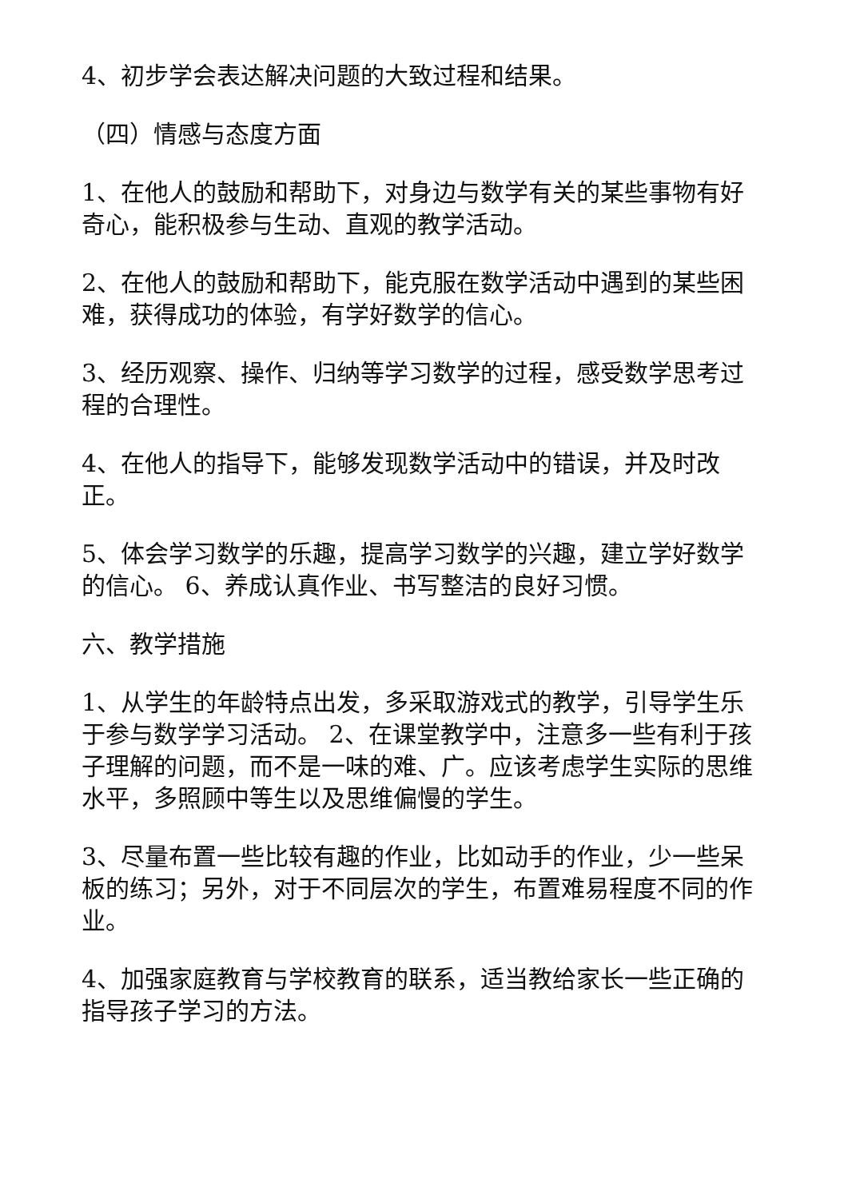4、初步学会表达解决问题的大致过程和结果。
（四）情感与态度方面
1、在他人的鼓励和帮助下，对身边与数学有关的某些事物有好奇心，能积极参与生动、直观的教学活动。
2、在他人的鼓励和帮助下，能克服在数学活动中遇到的某些困难，获得成功的体验，有学好数学的信心。
3、经历观察、操作、归纳等学习数学的过程，感受数学思考过程的合理性。
4、在他人的指导下，能够发现数学活动中的错误，并及时改正。
5、体会学习数学的乐趣，提高学习数学的兴趣，建立学好数学的信心。 6、养成认真作业、书写整洁的良好习惯。
六、教学措施
1、从学生的年龄特点出发，多采取游戏式的教学，引导学生乐于参与数学学习活动。 2、在课堂教学中，注意多一些有利于孩子理解的问题，而不是一味的难、广。应该考虑学生实际的思维水平，多照顾中等生以及思维偏慢的学生。
3、尽量布置一些比较有趣的作业，比如动手的作业，少一些呆板的练习；另外，对于不同层次的学生，布置难易程度不同的作业。
4、加强家庭教育与学校教育的联系，适当教给家长一些正确的指导孩子学习的方法。